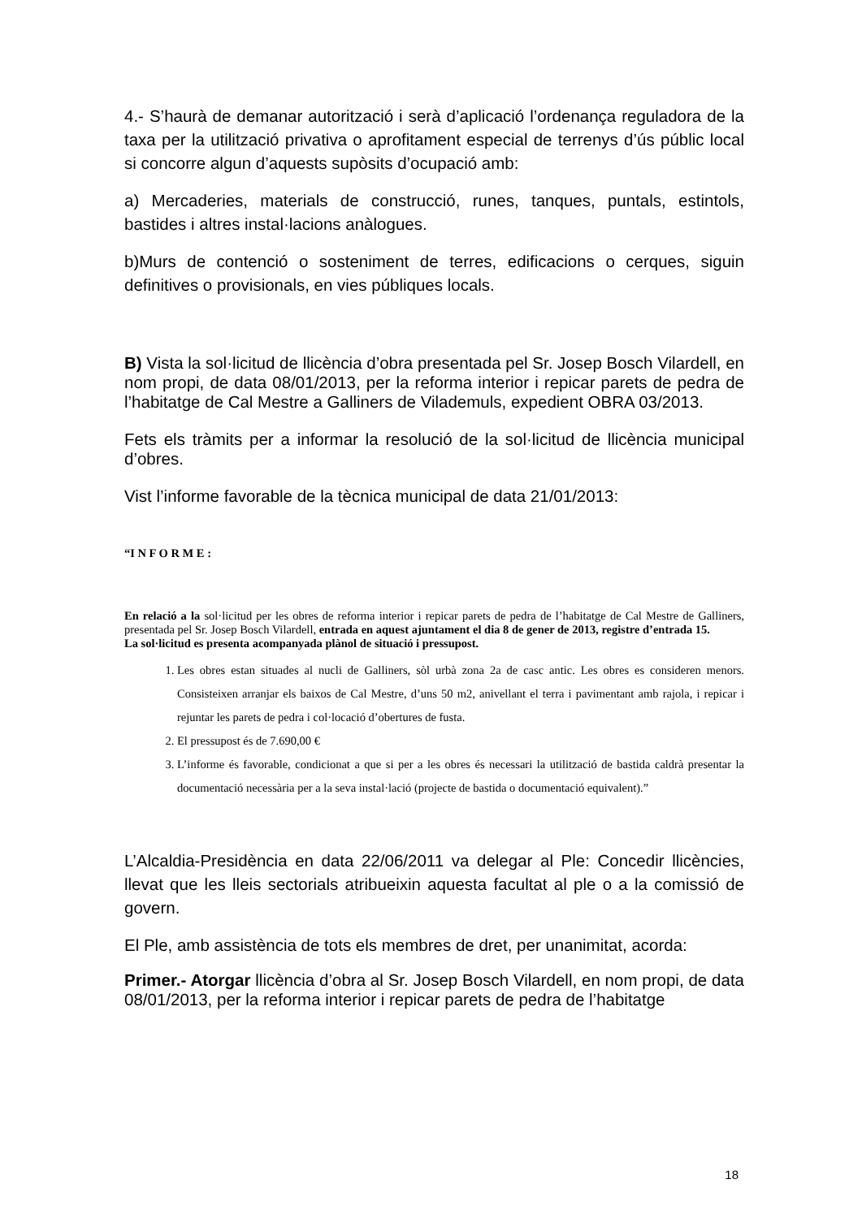4.- S’haurà de demanar autorització i serà d’aplicació l’ordenança reguladora de la taxa per la utilització privativa o aprofitament especial de terrenys d’ús públic local si concorre algun d’aquests supòsits d’ocupació amb:
a) Mercaderies, materials de construcció, runes, tanques, puntals, estintols, bastides i altres instal·lacions anàlogues.
b)Murs de contenció o sosteniment de terres, edificacions o cerques, siguin definitives o provisionals, en vies públiques locals.
B) Vista la sol·licitud de llicència d’obra presentada pel Sr. Josep Bosch Vilardell, en nom propi, de data 08/01/2013, per la reforma interior i repicar parets de pedra de l’habitatge de Cal Mestre a Galliners de Vilademuls, expedient OBRA 03/2013.
Fets els tràmits per a informar la resolució de la sol·licitud de llicència municipal d’obres.
Vist l’informe favorable de la tècnica municipal de data 21/01/2013:
“I N F O R M E :
En relació a la sol·licitud per les obres de reforma interior i repicar parets de pedra de l’habitatge de Cal Mestre de Galliners, presentada pel Sr. Josep Bosch Vilardell, entrada en aquest ajuntament el dia 8 de gener de 2013, registre d’entrada 15.
La sol·licitud es presenta acompanyada plànol de situació i pressupost.
1. Les obres estan situades al nucli de Galliners, sòl urbà zona 2a de casc antic. Les obres es consideren menors. Consisteixen arranjar els baixos de Cal Mestre, d’uns 50 m2, anivellant el terra i pavimentant amb rajola, i repicar i rejuntar les parets de pedra i col·locació d’obertures de fusta.
2. El pressupost és de 7.690,00 €
3. L’informe és favorable, condicionat a que si per a les obres és necessari la utilització de bastida caldrà presentar la documentació necessària per a la seva instal·lació (projecte de bastida o documentació equivalent).”
L’Alcaldia-Presidència en data 22/06/2011 va delegar al Ple: Concedir llicències, llevat que les lleis sectorials atribueixin aquesta facultat al ple o a la comissió de govern.
El Ple, amb assistència de tots els membres de dret, per unanimitat, acorda:
Primer.- Atorgar llicència d’obra al Sr. Josep Bosch Vilardell, en nom propi, de data 08/01/2013, per la reforma interior i repicar parets de pedra de l’habitatge
18